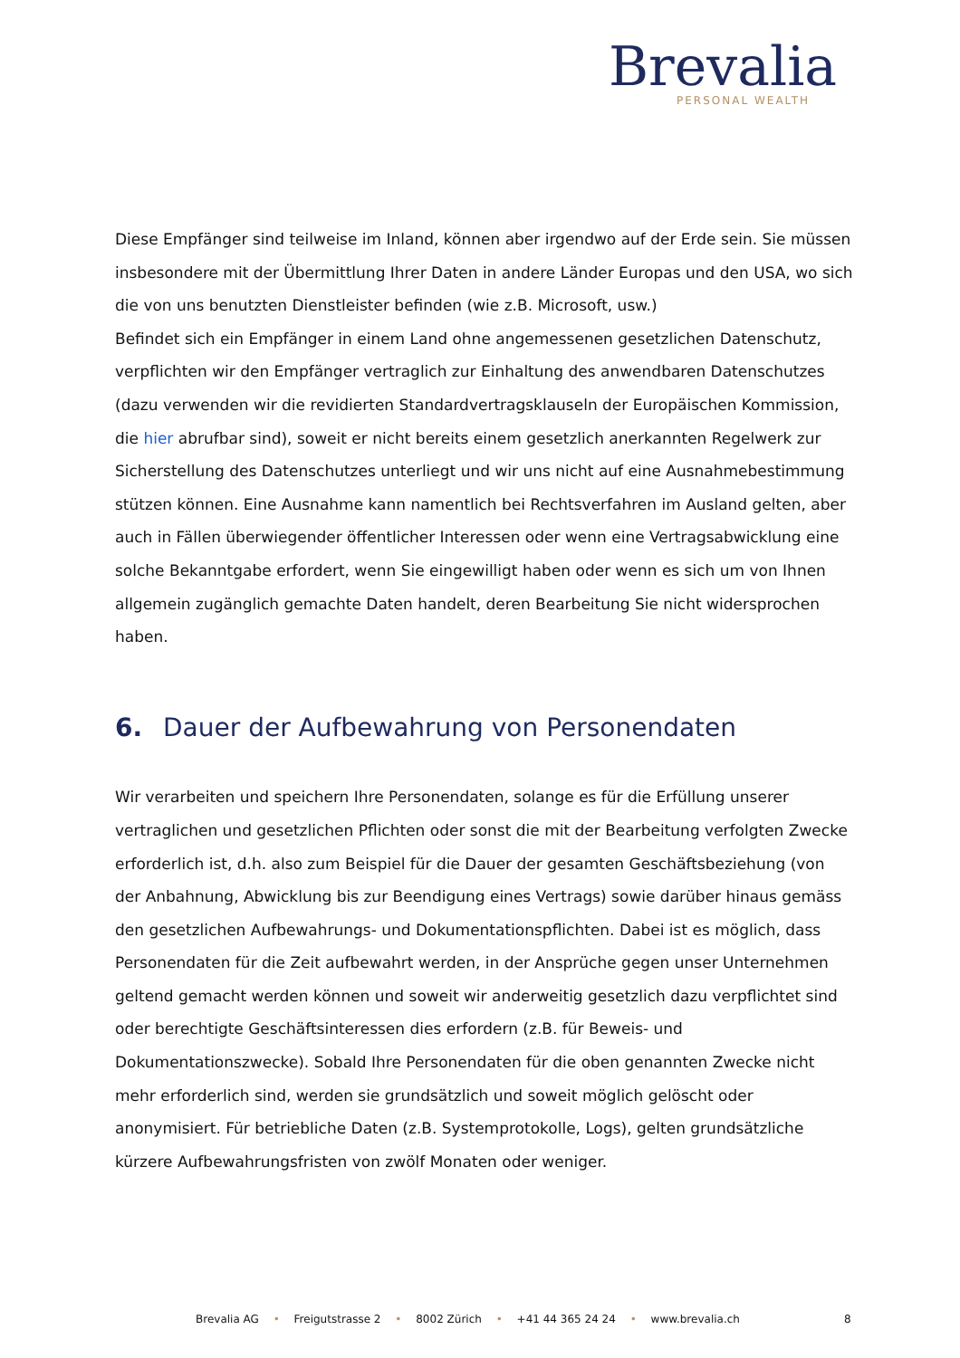Brevalia
PERSONAL WEALTH
Diese Empfänger sind teilweise im Inland, können aber irgendwo auf der Erde sein. Sie müssen insbesondere mit der Übermittlung Ihrer Daten in andere Länder Europas und den USA, wo sich die von uns benutzten Dienstleister befinden (wie z.B. Microsoft, usw.)
Befindet sich ein Empfänger in einem Land ohne angemessenen gesetzlichen Datenschutz, verpflichten wir den Empfänger vertraglich zur Einhaltung des anwendbaren Datenschutzes (dazu verwenden wir die revidierten Standardvertragsklauseln der Europäischen Kommission, die hier abrufbar sind), soweit er nicht bereits einem gesetzlich anerkannten Regelwerk zur Sicherstellung des Datenschutzes unterliegt und wir uns nicht auf eine Ausnahmebestimmung stützen können. Eine Ausnahme kann namentlich bei Rechtsverfahren im Ausland gelten, aber auch in Fällen überwiegender öffentlicher Interessen oder wenn eine Vertragsabwicklung eine solche Bekanntgabe erfordert, wenn Sie eingewilligt haben oder wenn es sich um von Ihnen allgemein zugänglich gemachte Daten handelt, deren Bearbeitung Sie nicht widersprochen haben.
6. Dauer der Aufbewahrung von Personendaten
Wir verarbeiten und speichern Ihre Personendaten, solange es für die Erfüllung unserer vertraglichen und gesetzlichen Pflichten oder sonst die mit der Bearbeitung verfolgten Zwecke erforderlich ist, d.h. also zum Beispiel für die Dauer der gesamten Geschäftsbeziehung (von der Anbahnung, Abwicklung bis zur Beendigung eines Vertrags) sowie darüber hinaus gemäss den gesetzlichen Aufbewahrungs- und Dokumentationspflichten. Dabei ist es möglich, dass Personendaten für die Zeit aufbewahrt werden, in der Ansprüche gegen unser Unternehmen geltend gemacht werden können und soweit wir anderweitig gesetzlich dazu verpflichtet sind oder berechtigte Geschäftsinteressen dies erfordern (z.B. für Beweis- und Dokumentationszwecke). Sobald Ihre Personendaten für die oben genannten Zwecke nicht mehr erforderlich sind, werden sie grundsätzlich und soweit möglich gelöscht oder anonymisiert. Für betriebliche Daten (z.B. Systemprotokolle, Logs), gelten grundsätzliche kürzere Aufbewahrungsfristen von zwölf Monaten oder weniger.
Brevalia AG • Freigutstrasse 2 • 8002 Zürich • +41 44 365 24 24 • www.brevalia.ch
8